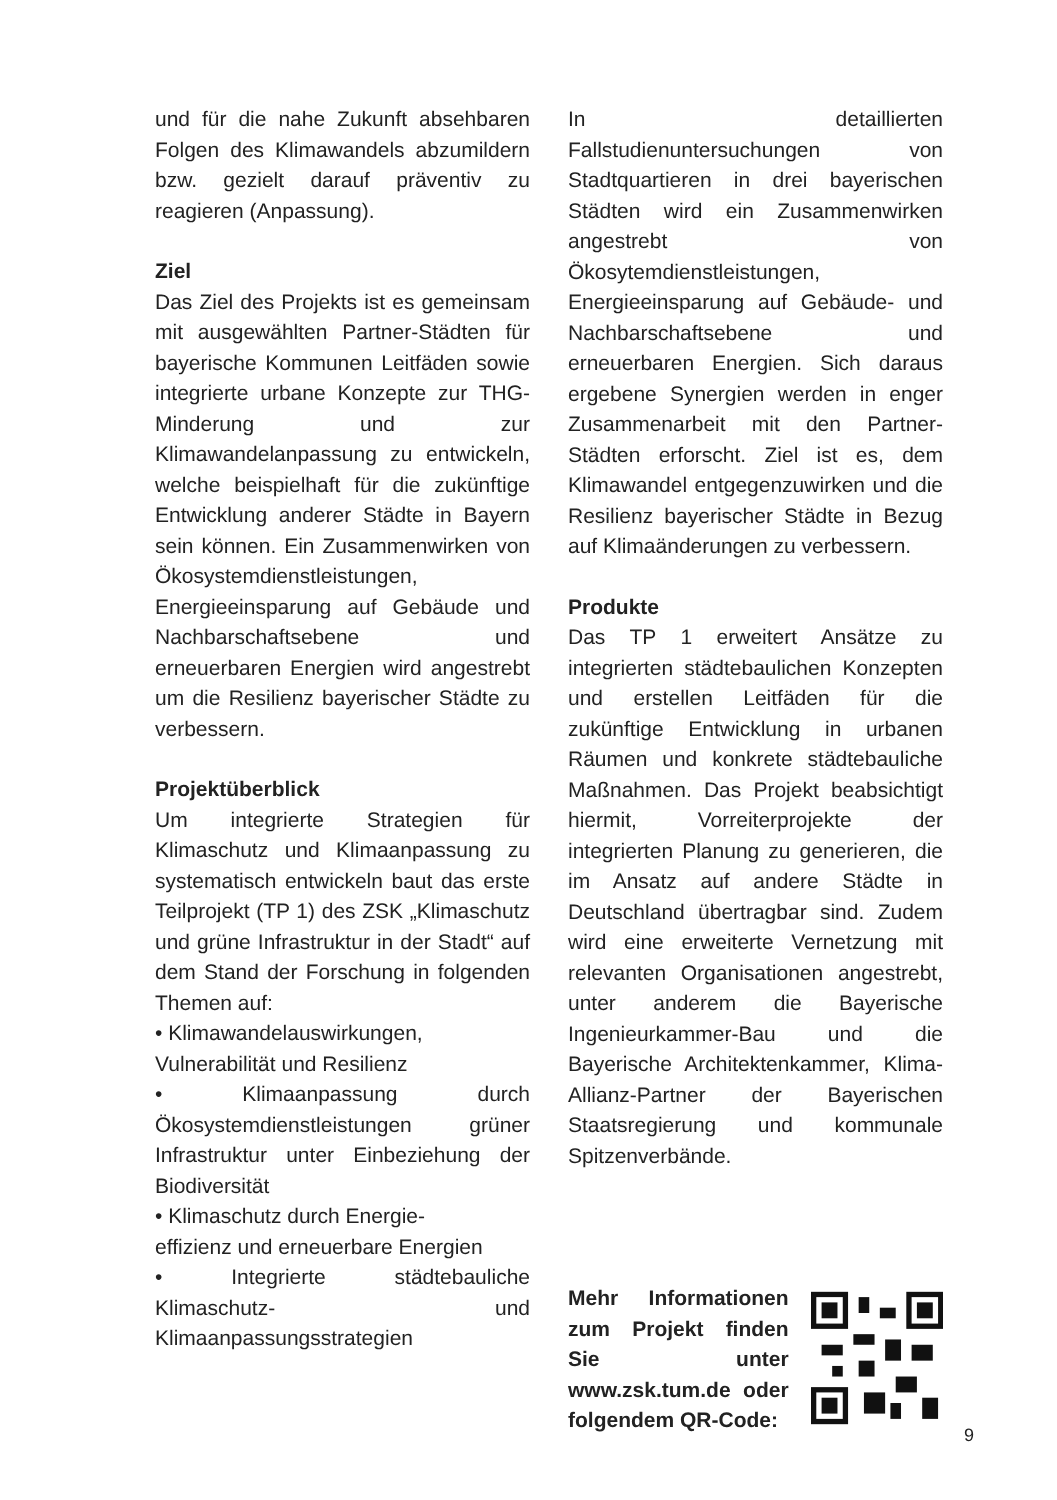und für die nahe Zukunft absehbaren Folgen des Klimawandels abzumildern bzw. gezielt darauf präventiv zu reagieren (Anpassung).
Ziel
Das Ziel des Projekts ist es gemeinsam mit ausgewählten Partner-Städten für bayerische Kommunen Leitfäden sowie integrierte urbane Konzepte zur THG-Minderung und zur Klimawandelanpassung zu entwickeln, welche beispielhaft für die zukünftige Entwicklung anderer Städte in Bayern sein können. Ein Zusammenwirken von Ökosystemdienstleistungen, Energieeinsparung auf Gebäude und Nachbarschaftsebene und erneuerbaren Energien wird angestrebt um die Resilienz bayerischer Städte zu verbessern.
Projektüberblick
Um integrierte Strategien für Klimaschutz und Klimaanpassung zu systematisch entwickeln baut das erste Teilprojekt (TP 1) des ZSK „Klimaschutz und grüne Infrastruktur in der Stadt“ auf dem Stand der Forschung in folgenden Themen auf:
• Klimawandelauswirkungen,
Vulnerabilität und Resilienz
• Klimaanpassung durch Ökosystemdienstleistungen grüner Infrastruktur unter Einbeziehung der Biodiversität
• Klimaschutz durch Energie-
effizienz und erneuerbare Energien
• Integrierte städtebauliche Klimaschutz- und Klimaanpassungsstrategien
In detaillierten Fallstudienuntersuchungen von Stadtquartieren in drei bayerischen Städten wird ein Zusammenwirken angestrebt von Ökosytemdienstleistungen, Energieeinsparung auf Gebäude- und Nachbarschaftsebene und erneuerbaren Energien. Sich daraus ergebene Synergien werden in enger Zusammenarbeit mit den Partner-Städten erforscht. Ziel ist es, dem Klimawandel entgegenzuwirken und die Resilienz bayerischer Städte in Bezug auf Klimaänderungen zu verbessern.
Produkte
Das TP 1 erweitert Ansätze zu integrierten städtebaulichen Konzepten und erstellen Leitfäden für die zukünftige Entwicklung in urbanen Räumen und konkrete städtebauliche Maßnahmen. Das Projekt beabsichtigt hiermit, Vorreiterprojekte der integrierten Planung zu generieren, die im Ansatz auf andere Städte in Deutschland übertragbar sind. Zudem wird eine erweiterte Vernetzung mit relevanten Organisationen angestrebt, unter anderem die Bayerische Ingenieurkammer-Bau und die Bayerische Architektenkammer, Klima-Allianz-Partner der Bayerischen Staatsregierung und kommunale Spitzenverbände.
Mehr Informationen zum Projekt finden Sie unter www.zsk.tum.de oder folgendem QR-Code:
9